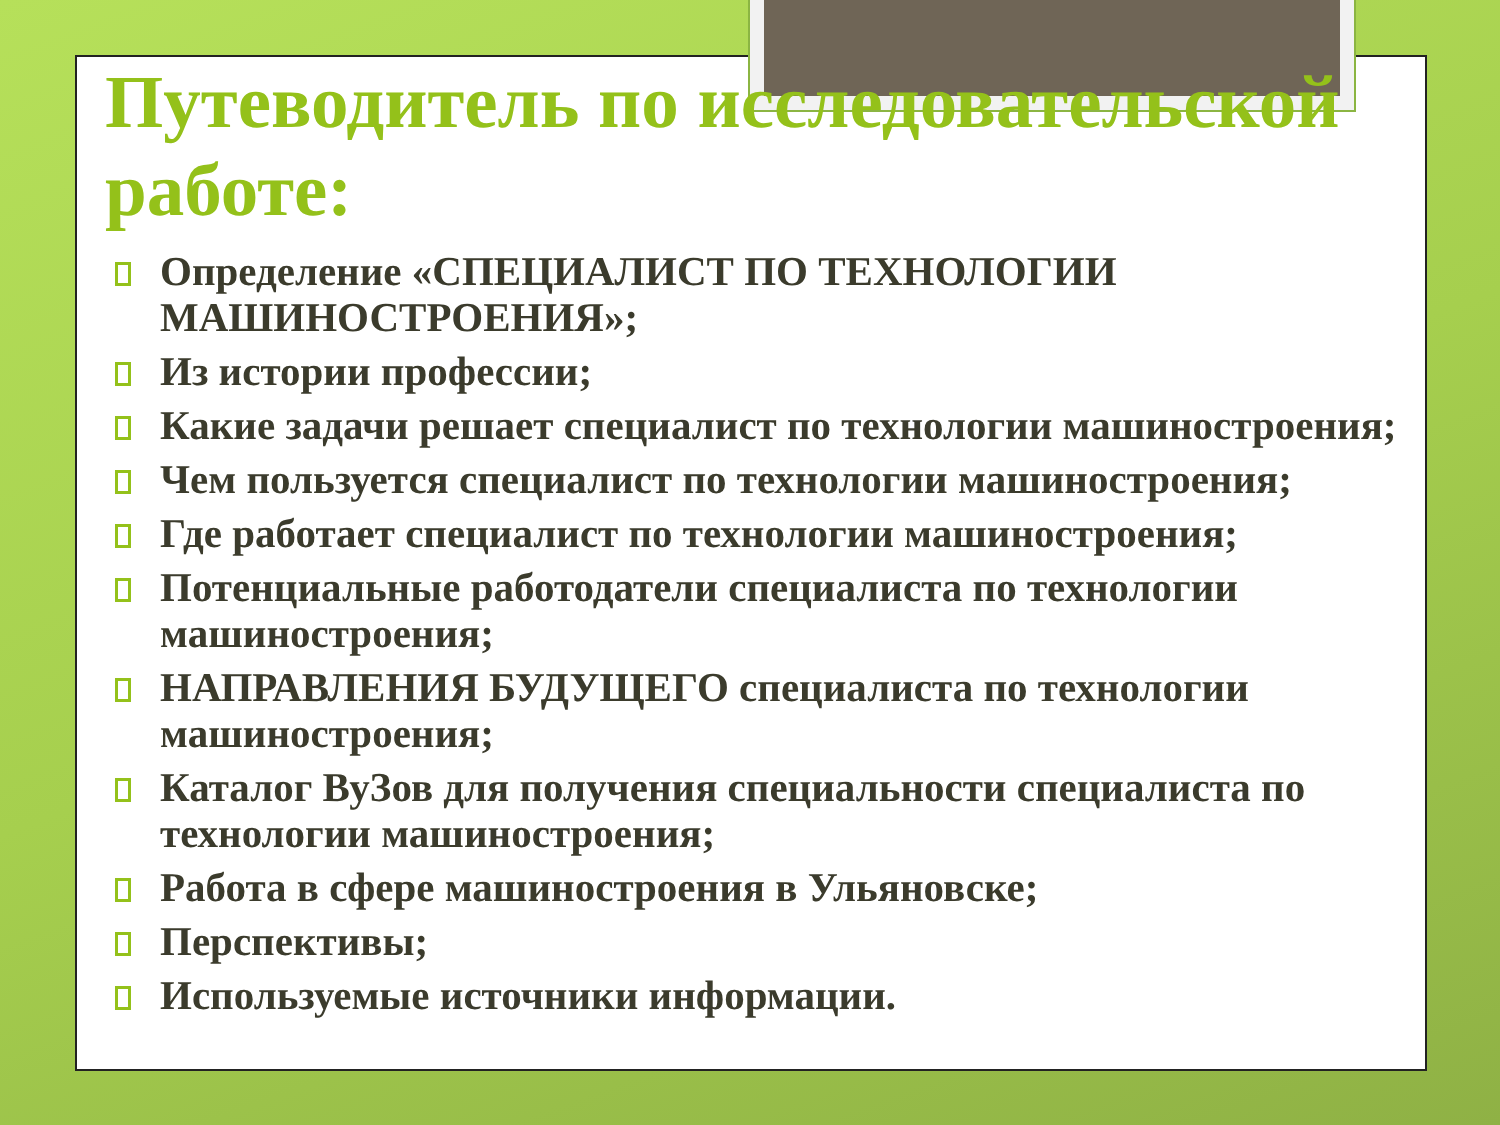Путеводитель по исследовательской работе:
Определение «СПЕЦИАЛИСТ ПО ТЕХНОЛОГИИ МАШИНОСТРОЕНИЯ»;
Из истории профессии;
Какие задачи решает специалист по технологии машиностроения;
Чем пользуется специалист по технологии машиностроения;
Где работает специалист по технологии машиностроения;
Потенциальные работодатели специалиста по технологии машиностроения;
НАПРАВЛЕНИЯ БУДУЩЕГО специалиста по технологии машиностроения;
Каталог ВуЗов для получения специальности специалиста по технологии машиностроения;
Работа в сфере машиностроения в Ульяновске;
Перспективы;
Используемые источники информации.